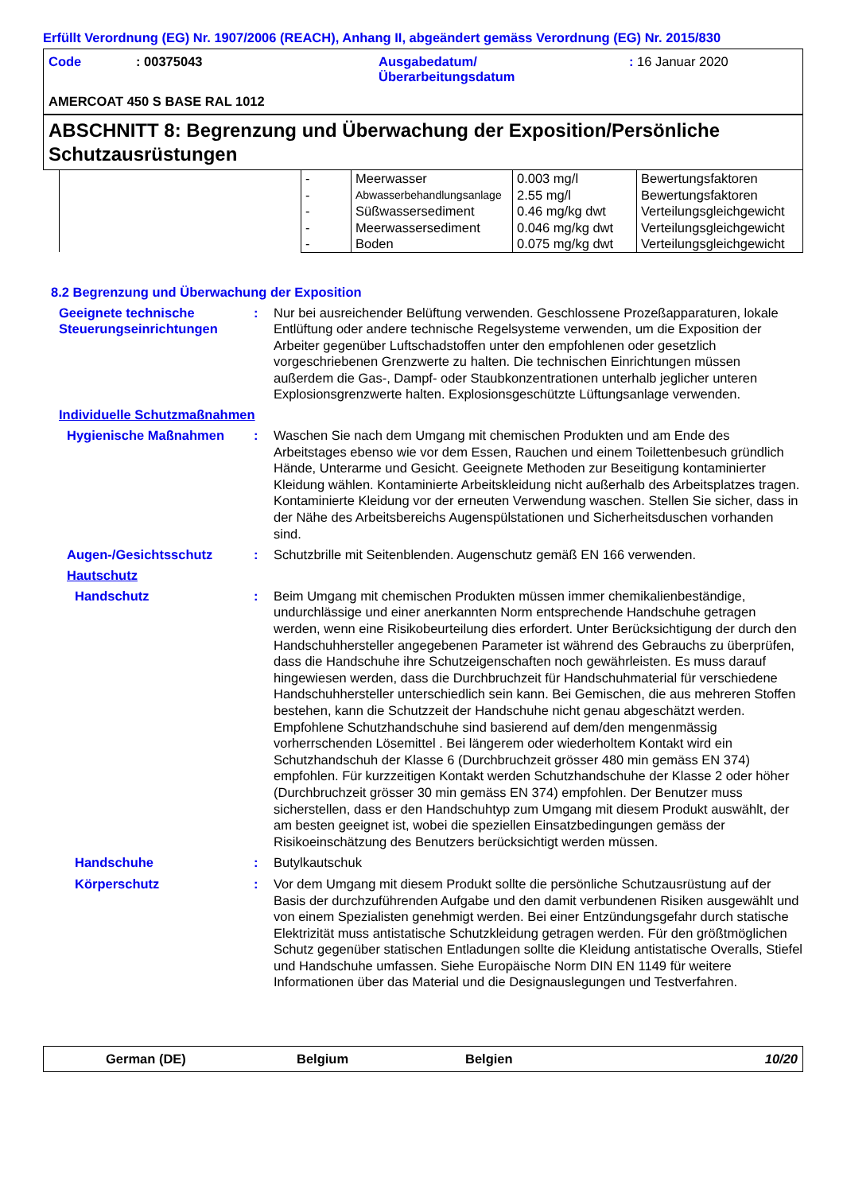Erfüllt Verordnung (EG) Nr. 1907/2006 (REACH), Anhang II, abgeändert gemäss Verordnung (EG) Nr. 2015/830
| Code | : 00375043 | Ausgabedatum/ Überarbeitungsdatum | : 16 Januar 2020 |
AMERCOAT 450 S BASE RAL 1012
ABSCHNITT 8: Begrenzung und Überwachung der Exposition/Persönliche Schutzausrüstungen
| | - | Meerwasser | 0.003 mg/l | Bewertungsfaktoren |
| | - | Abwasserbehandlungsanlage | 2.55 mg/l | Bewertungsfaktoren |
| | - | Süßwassersediment | 0.46 mg/kg dwt | Verteilungsgleichgewicht |
| | - | Meerwassersediment | 0.046 mg/kg dwt | Verteilungsgleichgewicht |
| | - | Boden | 0.075 mg/kg dwt | Verteilungsgleichgewicht |
8.2 Begrenzung und Überwachung der Exposition
Geeignete technische Steuerungseinrichtungen
: Nur bei ausreichender Belüftung verwenden. Geschlossene Prozeßapparaturen, lokale Entlüftung oder andere technische Regelsysteme verwenden, um die Exposition der Arbeiter gegenüber Luftschadstoffen unter den empfohlenen oder gesetzlich vorgeschriebenen Grenzwerte zu halten. Die technischen Einrichtungen müssen außerdem die Gas-, Dampf- oder Staubkonzentrationen unterhalb jeglicher unteren Explosionsgrenzwerte halten. Explosionsgeschützte Lüftungsanlage verwenden.
Individuelle Schutzmaßnahmen
Hygienische Maßnahmen : Waschen Sie nach dem Umgang mit chemischen Produkten und am Ende des Arbeitstages ebenso wie vor dem Essen, Rauchen und einem Toilettenbesuch gründlich Hände, Unterarme und Gesicht. Geeignete Methoden zur Beseitigung kontaminierter Kleidung wählen. Kontaminierte Arbeitskleidung nicht außerhalb des Arbeitsplatzes tragen. Kontaminierte Kleidung vor der erneuten Verwendung waschen. Stellen Sie sicher, dass in der Nähe des Arbeitsbereichs Augenspülstationen und Sicherheitsduschen vorhanden sind.
Augen-/Gesichtsschutz : Schutzbrille mit Seitenblenden. Augenschutz gemäß EN 166 verwenden.
Hautschutz
Handschutz : Beim Umgang mit chemischen Produkten müssen immer chemikalienbeständige, undurchlässige und einer anerkannten Norm entsprechende Handschuhe getragen werden, wenn eine Risikobeurteilung dies erfordert. Unter Berücksichtigung der durch den Handschuhhersteller angegebenen Parameter ist während des Gebrauchs zu überprüfen, dass die Handschuhe ihre Schutzeigenschaften noch gewährleisten. Es muss darauf hingewiesen werden, dass die Durchbruchzeit für Handschuhmaterial für verschiedene Handschuhhersteller unterschiedlich sein kann. Bei Gemischen, die aus mehreren Stoffen bestehen, kann die Schutzzeit der Handschuhe nicht genau abgeschätzt werden. Empfohlene Schutzhandschuhe sind basierend auf dem/den mengenmässig vorherrschenden Lösemittel . Bei längerem oder wiederholtem Kontakt wird ein Schutzhandschuh der Klasse 6 (Durchbruchzeit grösser 480 min gemäss EN 374) empfohlen. Für kurzzeitigen Kontakt werden Schutzhandschuhe der Klasse 2 oder höher (Durchbruchzeit grösser 30 min gemäss EN 374) empfohlen. Der Benutzer muss sicherstellen, dass er den Handschuhtyp zum Umgang mit diesem Produkt auswählt, der am besten geeignet ist, wobei die speziellen Einsatzbedingungen gemäss der Risikoeinschätzung des Benutzers berücksichtigt werden müssen.
Handschuhe : Butylkautschuk
Körperschutz : Vor dem Umgang mit diesem Produkt sollte die persönliche Schutzausrüstung auf der Basis der durchzuführenden Aufgabe und den damit verbundenen Risiken ausgewählt und von einem Spezialisten genehmigt werden. Bei einer Entzündungsgefahr durch statische Elektrizität muss antistatische Schutzkleidung getragen werden. Für den größtmöglichen Schutz gegenüber statischen Entladungen sollte die Kleidung antistatische Overalls, Stiefel und Handschuhe umfassen. Siehe Europäische Norm DIN EN 1149 für weitere Informationen über das Material und die Designauslegungen und Testverfahren.
German (DE) Belgium Belgien 10/20